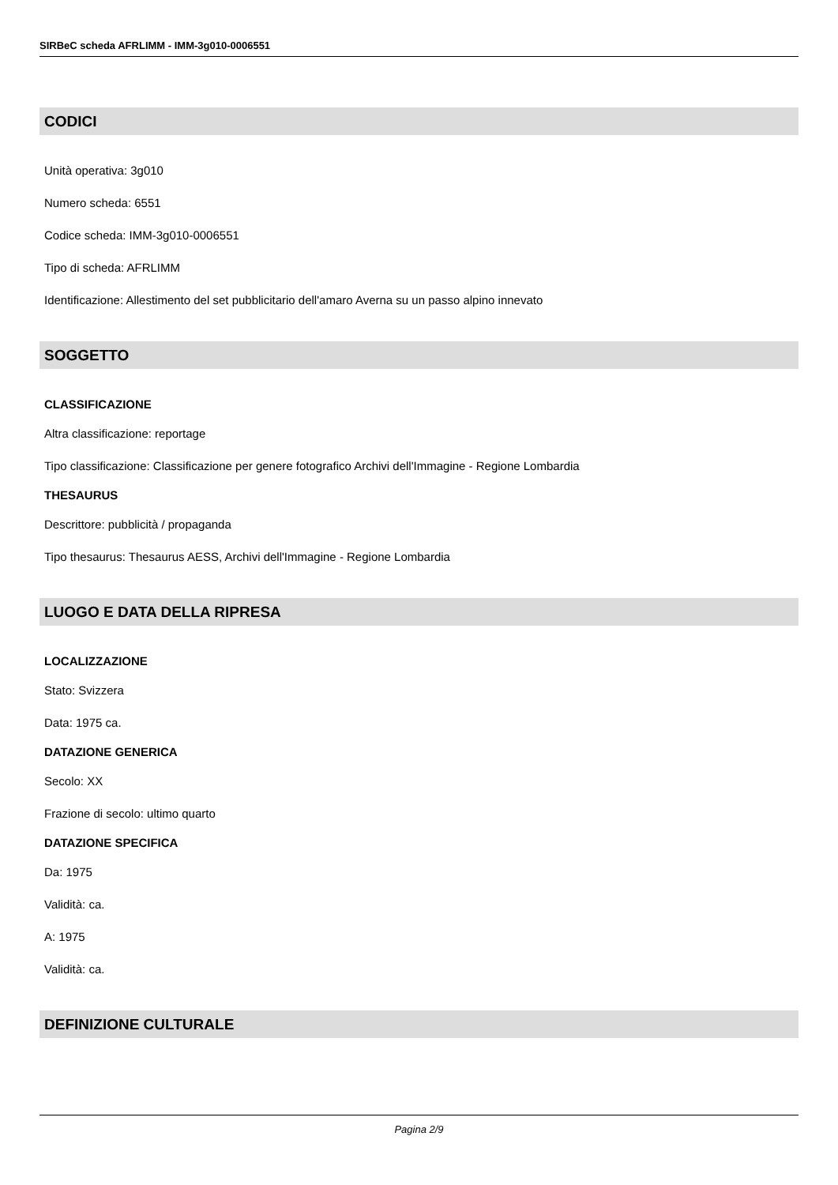SIRBeC scheda AFRLIMM - IMM-3g010-0006551
CODICI
Unità operativa: 3g010
Numero scheda: 6551
Codice scheda: IMM-3g010-0006551
Tipo di scheda: AFRLIMM
Identificazione: Allestimento del set pubblicitario dell'amaro Averna su un passo alpino innevato
SOGGETTO
CLASSIFICAZIONE
Altra classificazione: reportage
Tipo classificazione: Classificazione per genere fotografico Archivi dell'Immagine - Regione Lombardia
THESAURUS
Descrittore: pubblicità / propaganda
Tipo thesaurus: Thesaurus AESS, Archivi dell'Immagine - Regione Lombardia
LUOGO E DATA DELLA RIPRESA
LOCALIZZAZIONE
Stato: Svizzera
Data: 1975 ca.
DATAZIONE GENERICA
Secolo: XX
Frazione di secolo: ultimo quarto
DATAZIONE SPECIFICA
Da: 1975
Validità: ca.
A: 1975
Validità: ca.
DEFINIZIONE CULTURALE
Pagina 2/9